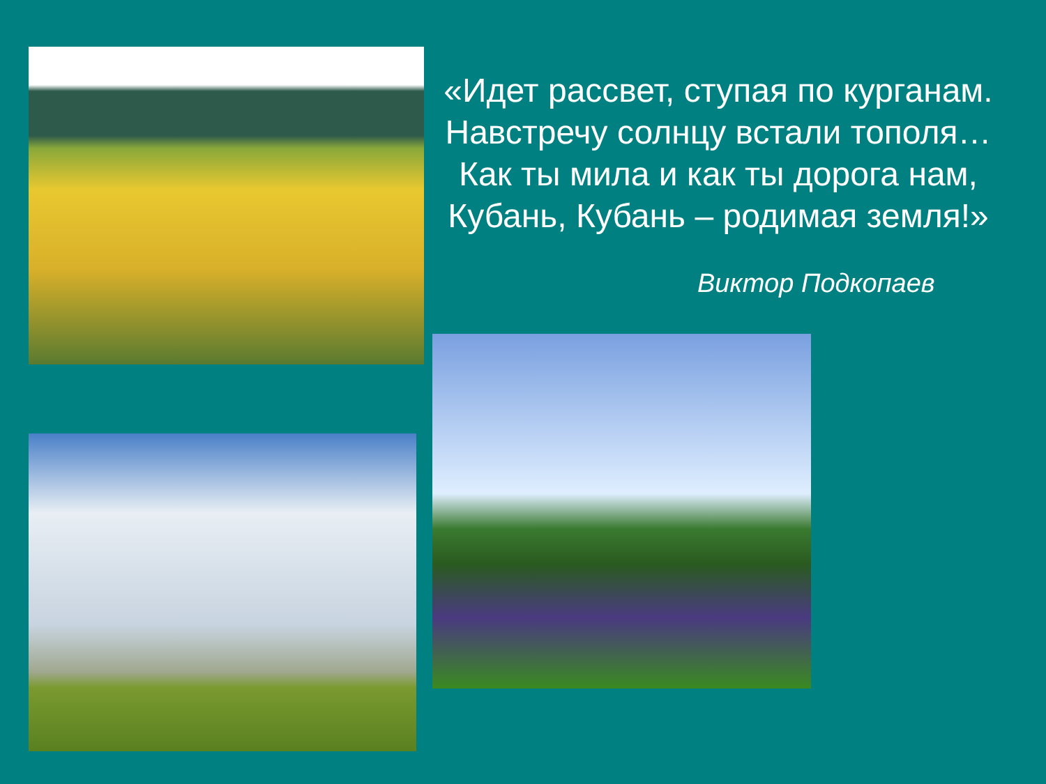«Идет рассвет, ступая по курганам.
Навстречу солнцу встали тополя…
Как ты мила и как ты дорога нам,
Кубань, Кубань – родимая земля!»
Виктор Подкопаев